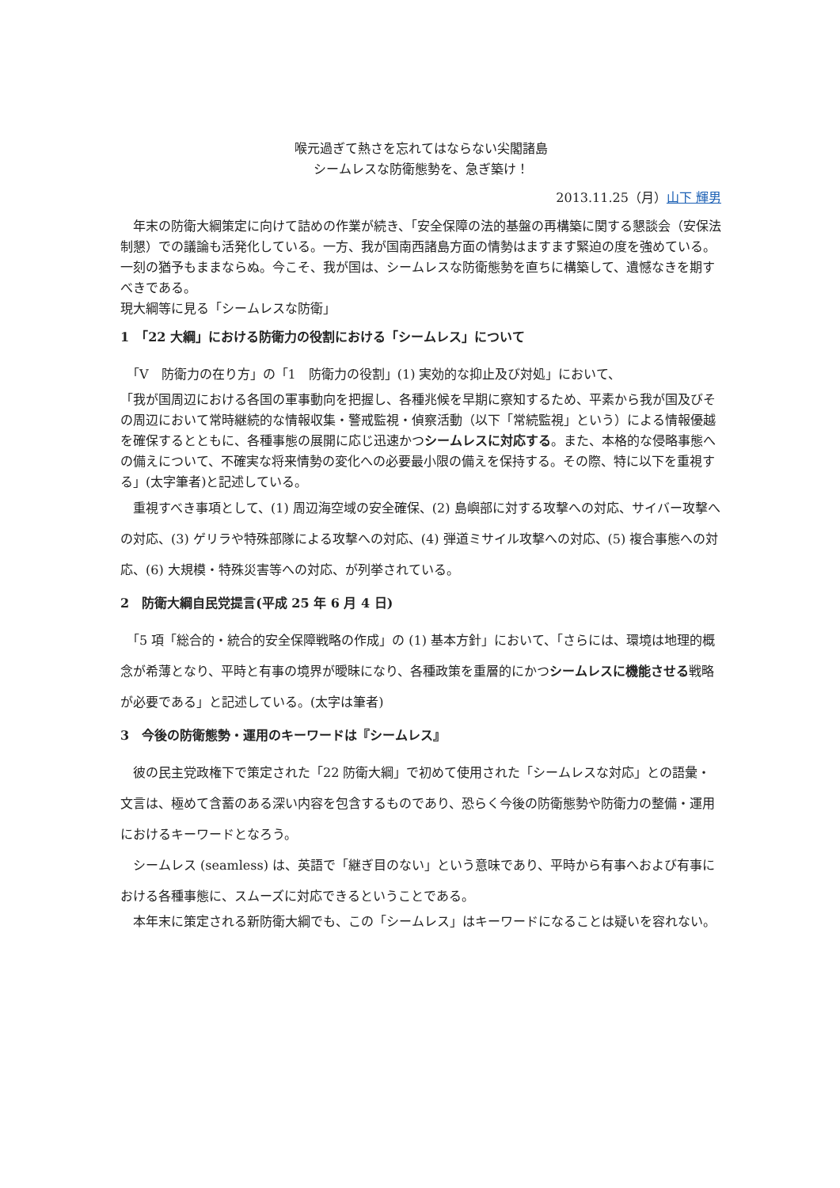喉元過ぎて熱さを忘れてはならない尖閣諸島
シームレスな防衛態勢を、急ぎ築け！
2013.11.25（月）山下 輝男
　年末の防衛大綱策定に向けて詰めの作業が続き、「安全保障の法的基盤の再構築に関する懇談会（安保法制懇）での議論も活発化している。一方、我が国南西諸島方面の情勢はますます緊迫の度を強めている。一刻の猶予もままならぬ。今こそ、我が国は、シームレスな防衛態勢を直ちに構築して、遺憾なきを期すべきである。
現大綱等に見る「シームレスな防衛」
1　「22 大綱」における防衛力の役割における「シームレス」について
　「V　防衛力の在り方」の「1　防衛力の役割」(1) 実効的な抑止及び対処」において、
「我が国周辺における各国の軍事動向を把握し、各種兆候を早期に察知するため、平素から我が国及びその周辺において常時継続的な情報収集・警戒監視・偵察活動（以下「常続監視」という）による情報優越を確保するとともに、各種事態の展開に応じ迅速かつシームレスに対応する。また、本格的な侵略事態への備えについて、不確実な将来情勢の変化への必要最小限の備えを保持する。その際、特に以下を重視する」(太字筆者)と記述している。
　重視すべき事項として、(1) 周辺海空域の安全確保、(2) 島嶼部に対する攻撃への対応、サイバー攻撃への対応、(3) ゲリラや特殊部隊による攻撃への対応、(4) 弾道ミサイル攻撃への対応、(5) 複合事態への対応、(6) 大規模・特殊災害等への対応、が列挙されている。
2　防衛大綱自民党提言(平成 25 年 6 月 4 日)
　「5 項「総合的・統合的安全保障戦略の作成」の (1) 基本方針」において、「さらには、環境は地理的概念が希薄となり、平時と有事の境界が曖昧になり、各種政策を重層的にかつシームレスに機能させる戦略が必要である」と記述している。(太字は筆者)
3　今後の防衛態勢・運用のキーワードは『シームレス』
　彼の民主党政権下で策定された「22 防衛大綱」で初めて使用された「シームレスな対応」との語彙・文言は、極めて含蓄のある深い内容を包含するものであり、恐らく今後の防衛態勢や防衛力の整備・運用におけるキーワードとなろう。
　シームレス (seamless) は、英語で「継ぎ目のない」という意味であり、平時から有事へおよび有事における各種事態に、スムーズに対応できるということである。
　本年末に策定される新防衛大綱でも、この「シームレス」はキーワードになることは疑いを容れない。